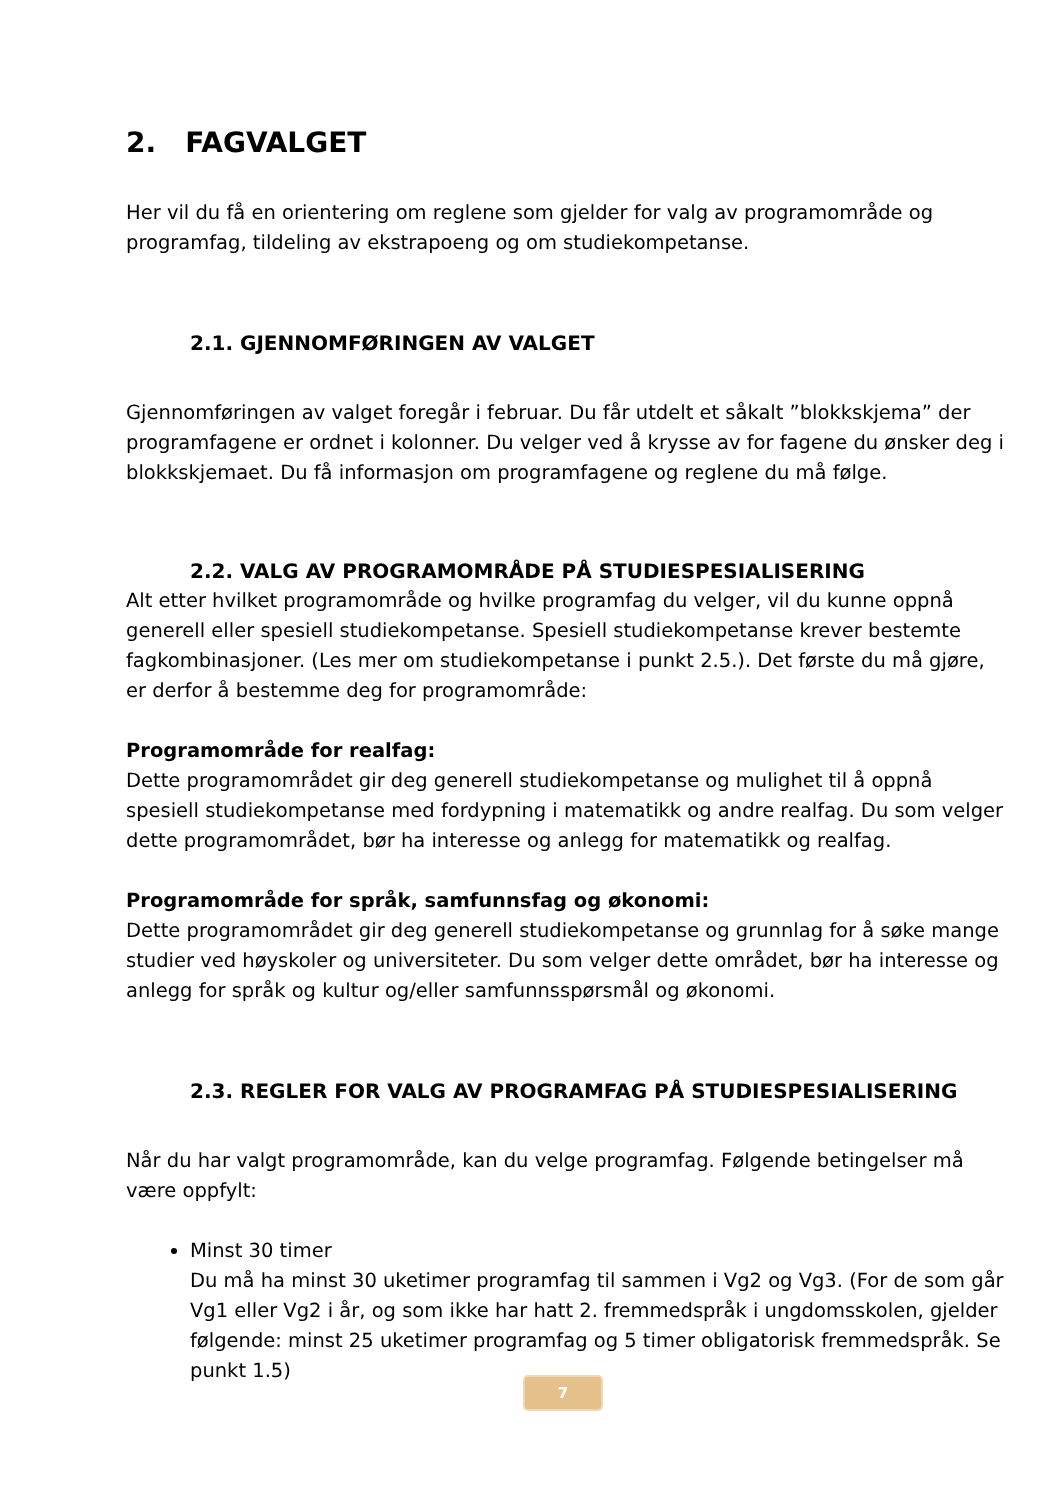2. FAGVALGET
Her vil du få en orientering om reglene som gjelder for valg av programområde og programfag, tildeling av ekstrapoeng og om studiekompetanse.
2.1. GJENNOMFØRINGEN AV VALGET
Gjennomføringen av valget foregår i februar. Du får utdelt et såkalt ”blokkskjema” der programfagene er ordnet i kolonner. Du velger ved å krysse av for fagene du ønsker deg i blokkskjemaet. Du få informasjon om programfagene og reglene du må følge.
2.2. VALG AV PROGRAMOMRÅDE PÅ STUDIESPESIALISERING
Alt etter hvilket programområde og hvilke programfag du velger, vil du kunne oppnå generell eller spesiell studiekompetanse. Spesiell studiekompetanse krever bestemte fagkombinasjoner. (Les mer om studiekompetanse i punkt 2.5.). Det første du må gjøre, er derfor å bestemme deg for programområde:
Programområde for realfag:
Dette programområdet gir deg generell studiekompetanse og mulighet til å oppnå spesiell studiekompetanse med fordypning i matematikk og andre realfag. Du som velger dette programområdet, bør ha interesse og anlegg for matematikk og realfag.
Programområde for språk, samfunnsfag og økonomi:
Dette programområdet gir deg generell studiekompetanse og grunnlag for å søke mange studier ved høyskoler og universiteter. Du som velger dette området, bør ha interesse og anlegg for språk og kultur og/eller samfunnsspørsmål og økonomi.
2.3. REGLER FOR VALG AV PROGRAMFAG PÅ STUDIESPESIALISERING
Når du har valgt programområde, kan du velge programfag. Følgende betingelser må være oppfylt:
Minst 30 timer
Du må ha minst 30 uketimer programfag til sammen i Vg2 og Vg3. (For de som går Vg1 eller Vg2 i år, og som ikke har hatt 2. fremmedspråk i ungdomsskolen, gjelder følgende: minst 25 uketimer programfag og 5 timer obligatorisk fremmedspråk. Se punkt 1.5)
7